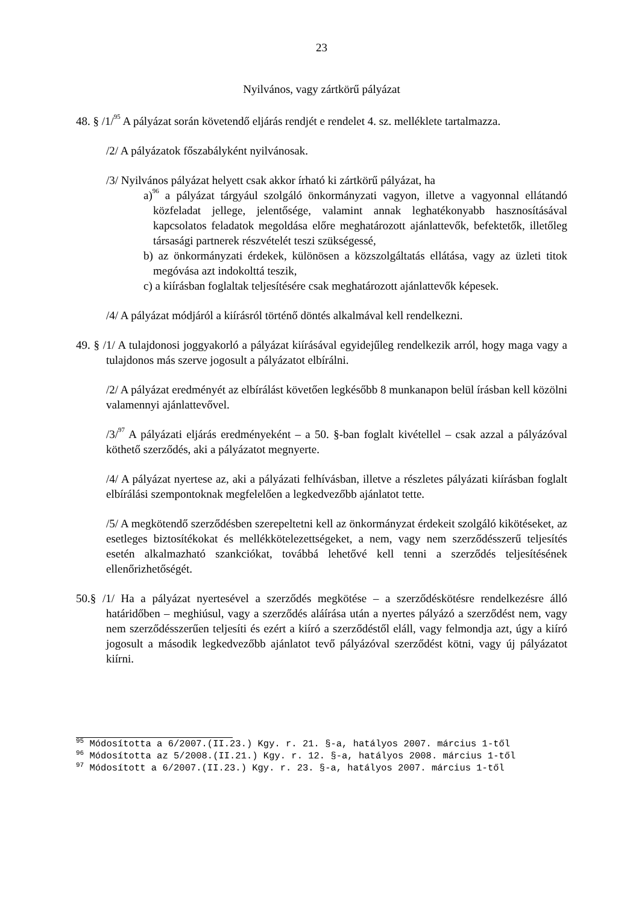23
Nyilvános, vagy zártkörű pályázat
48. § /1/<sup>95</sup> A pályázat során követendő eljárás rendjét e rendelet 4. sz. melléklete tartalmazza.
/2/ A pályázatok főszabályként nyilvánosak.
/3/ Nyilvános pályázat helyett csak akkor írható ki zártkörű pályázat, ha
a)<sup>96</sup> a pályázat tárgyául szolgáló önkormányzati vagyon, illetve a vagyonnal ellátandó közfeladat jellege, jelentősége, valamint annak leghatékonyabb hasznosításával kapcsolatos feladatok megoldása előre meghatározott ajánlattevők, befektetők, illetőleg társasági partnerek részvételét teszi szükségessé,
b) az önkormányzati érdekek, különösen a közszolgáltatás ellátása, vagy az üzleti titok megóvása azt indokolttá teszik,
c) a kiírásban foglaltak teljesítésére csak meghatározott ajánlattevők képesek.
/4/ A pályázat módjáról a kiírásról történő döntés alkalmával kell rendelkezni.
49. § /1/ A tulajdonosi joggyakorló a pályázat kiírásával egyidejűleg rendelkezik arról, hogy maga vagy a tulajdonos más szerve jogosult a pályázatot elbírálni.
/2/ A pályázat eredményét az elbírálást követően legkésőbb 8 munkanapon belül írásban kell közölni valamennyi ajánlattevővel.
/3/<sup>97</sup> A pályázati eljárás eredményeként – a 50. §-ban foglalt kivétellel – csak azzal a pályázóval köthető szerződés, aki a pályázatot megnyerte.
/4/ A pályázat nyertese az, aki a pályázati felhívásban, illetve a részletes pályázati kiírásban foglalt elbírálási szempontoknak megfelelően a legkedvezőbb ajánlatot tette.
/5/ A megkötendő szerződésben szerepeltetni kell az önkormányzat érdekeit szolgáló kikötéseket, az esetleges biztosítékokat és mellékkötelezettségeket, a nem, vagy nem szerződésszerű teljesítés esetén alkalmazható szankciókat, továbbá lehetővé kell tenni a szerződés teljesítésének ellenőrizhetőségét.
50.§ /1/ Ha a pályázat nyertesével a szerződés megkötése – a szerződéskötésre rendelkezésre álló határidőben – meghiúsul, vagy a szerződés aláírása után a nyertes pályázó a szerződést nem, vagy nem szerződésszerűen teljesíti és ezért a kiíró a szerződéstől eláll, vagy felmondja azt, úgy a kiíró jogosult a második legkedvezőbb ajánlatot tevő pályázóval szerződést kötni, vagy új pályázatot kiírni.
<sup>95</sup> Módosította a 6/2007.(II.23.) Kgy. r. 21. §-a, hatályos 2007. március 1-től
<sup>96</sup> Módosította az 5/2008.(II.21.) Kgy. r. 12. §-a, hatályos 2008. március 1-től
<sup>97</sup> Módosított a 6/2007.(II.23.) Kgy. r. 23. §-a, hatályos 2007. március 1-től